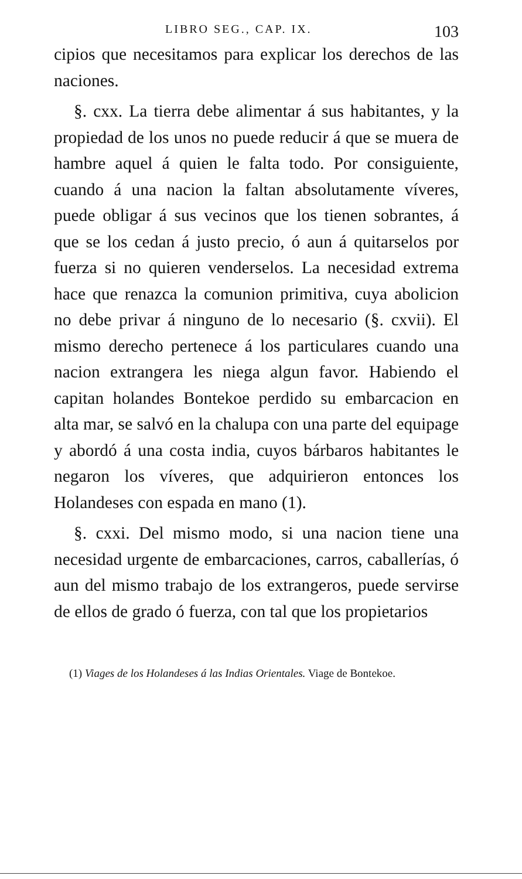LIBRO SEG., CAP. IX. 103
cipios que necesitamos para explicar los derechos de las naciones.
§. cxx. La tierra debe alimentar á sus habitantes, y la propiedad de los unos no puede reducir á que se muera de hambre aquel á quien le falta todo. Por consiguiente, cuando á una nacion la faltan absolutamente víveres, puede obligar á sus vecinos que los tienen sobrantes, á que se los cedan á justo precio, ó aun á quitarselos por fuerza si no quieren venderselos. La necesidad extrema hace que renazca la comunion primitiva, cuya abolicion no debe privar á ninguno de lo necesario (§. cxvii). El mismo derecho pertenece á los particulares cuando una nacion extrangera les niega algun favor. Habiendo el capitan holandes Bontekoe perdido su embarcacion en alta mar, se salvó en la chalupa con una parte del equipage y abordó á una costa india, cuyos bárbaros habitantes le negaron los víveres, que adquirieron entonces los Holandeses con espada en mano (1).
§. cxxi. Del mismo modo, si una nacion tiene una necesidad urgente de embarcaciones, carros, caballerías, ó aun del mismo trabajo de los extrangeros, puede servirse de ellos de grado ó fuerza, con tal que los propietarios
(1) Viages de los Holandeses á las Indias Orientales. Viage de Bontekoe.